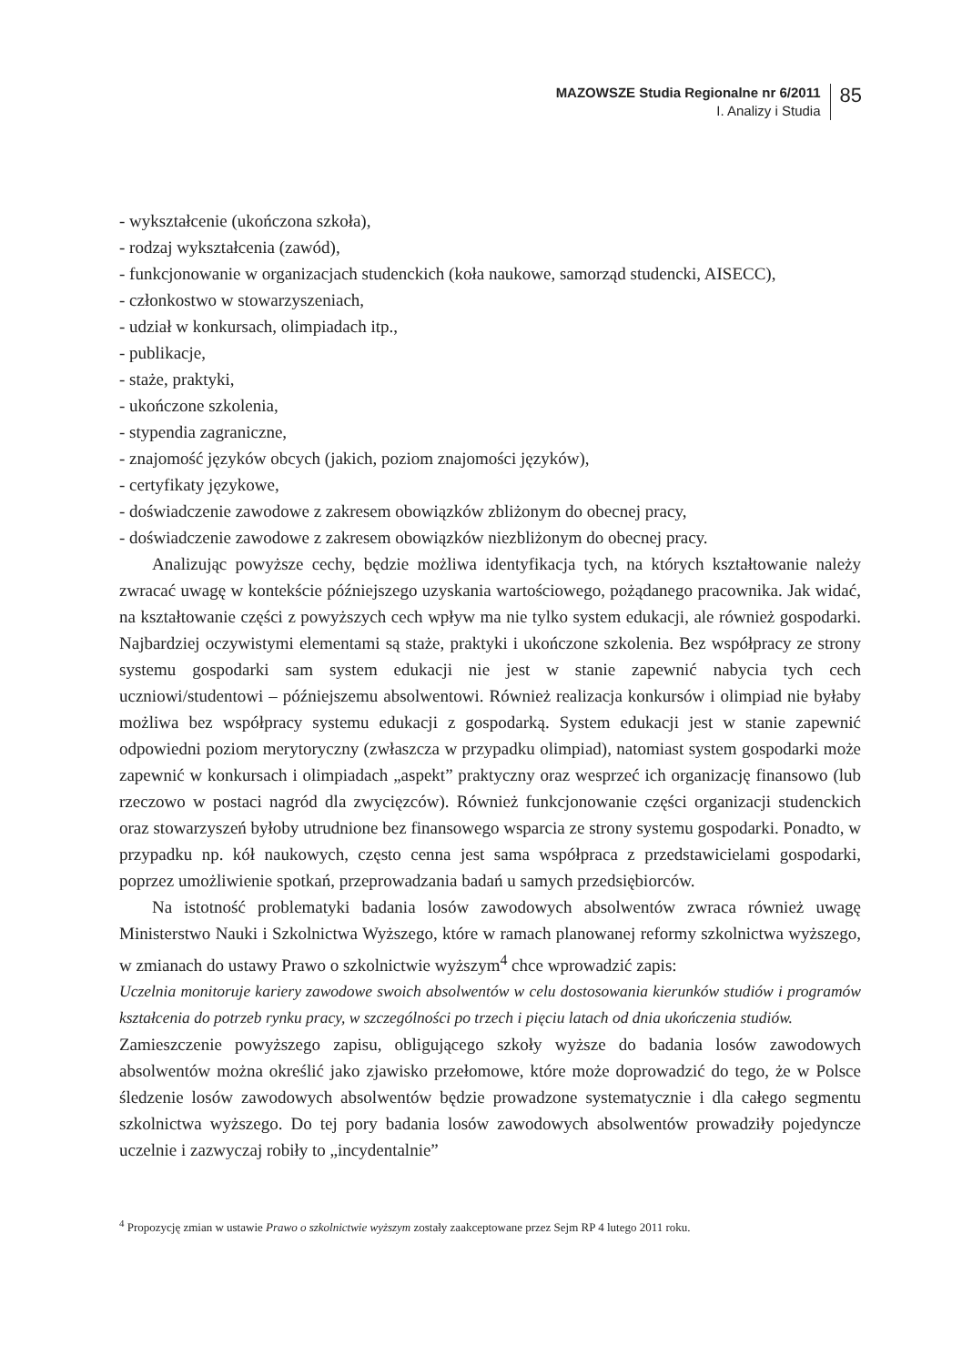MAZOWSZE Studia Regionalne nr 6/2011
I. Analizy i Studia
85
- wykształcenie (ukończona szkoła),
- rodzaj wykształcenia (zawód),
- funkcjonowanie w organizacjach studenckich (koła naukowe, samorząd studencki, AISECC),
- członkostwo w stowarzyszeniach,
- udział w konkursach, olimpiadach itp.,
- publikacje,
- staże, praktyki,
- ukończone szkolenia,
- stypendia zagraniczne,
- znajomość języków obcych (jakich, poziom znajomości języków),
- certyfikaty językowe,
- doświadczenie zawodowe z zakresem obowiązków zbliżonym do obecnej pracy,
- doświadczenie zawodowe z zakresem obowiązków niezbliżonym do obecnej pracy.
Analizując powyższe cechy, będzie możliwa identyfikacja tych, na których kształtowanie należy zwracać uwagę w kontekście późniejszego uzyskania wartościowego, pożądanego pracownika. Jak widać, na kształtowanie części z powyższych cech wpływ ma nie tylko system edukacji, ale również gospodarki. Najbardziej oczywistymi elementami są staże, praktyki i ukończone szkolenia. Bez współpracy ze strony systemu gospodarki sam system edukacji nie jest w stanie zapewnić nabycia tych cech uczniowi/studentowi – późniejszemu absolwentowi. Również realizacja konkursów i olimpiad nie byłaby możliwa bez współpracy systemu edukacji z gospodarką. System edukacji jest w stanie zapewnić odpowiedni poziom merytoryczny (zwłaszcza w przypadku olimpiad), natomiast system gospodarki może zapewnić w konkursach i olimpiadach „aspekt” praktyczny oraz wesprzeć ich organizację finansowo (lub rzeczowo w postaci nagród dla zwycięzców). Również funkcjonowanie części organizacji studenckich oraz stowarzyszeń byłoby utrudnione bez finansowego wsparcia ze strony systemu gospodarki. Ponadto, w przypadku np. kół naukowych, często cenna jest sama współpraca z przedstawicielami gospodarki, poprzez umożliwienie spotkań, przeprowadzania badań u samych przedsiębiorców.
Na istotność problematyki badania losów zawodowych absolwentów zwraca również uwagę Ministerstwo Nauki i Szkolnictwa Wyższego, które w ramach planowanej reformy szkolnictwa wyższego, w zmianach do ustawy Prawo o szkolnictwie wyższym<sup>4</sup> chce wprowadzić zapis:
Uczelnia monitoruje kariery zawodowe swoich absolwentów w celu dostosowania kierunków studiów i programów kształcenia do potrzeb rynku pracy, w szczególności po trzech i pięciu latach od dnia ukończenia studiów.
Zamieszczenie powyższego zapisu, obligującego szkoły wyższe do badania losów zawodowych absolwentów można określić jako zjawisko przełomowe, które może doprowadzić do tego, że w Polsce śledzenie losów zawodowych absolwentów będzie prowadzone systematycznie i dla całego segmentu szkolnictwa wyższego. Do tej pory badania losów zawodowych absolwentów prowadziły pojedyncze uczelnie i zazwyczaj robiły to „incydentalnie”
<sup>4</sup> Propozycję zmian w ustawie Prawo o szkolnictwie wyższym zostały zaakceptowane przez Sejm RP 4 lutego 2011 roku.